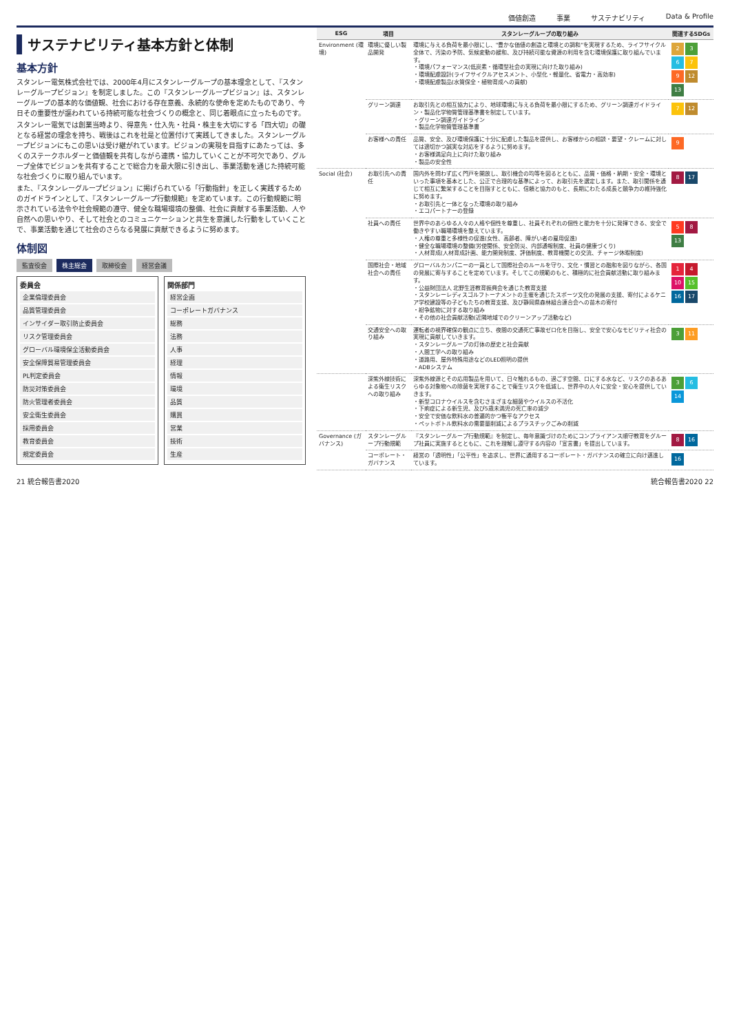価値創造 事業 サステナビリティ Data & Profile
サステナビリティ基本方針と体制
基本方針
スタンレー電気株式会社では、2000年4月にスタンレーグループの基本理念として、『スタンレーグループビジョン』を制定しました。この『スタンレーグループビジョン』は、スタンレーグループの基本的な価値観、社会における存在意義、永続的な使命を定めたものであり、今日その重要性が謳われている持続可能な社会づくりの概念と、同じ着眼点に立ったものです。
スタンレー電気では創業当時より、得意先・仕入先・社員・株主を大切にする「四大切」の礎となる経営の理念を持ち、戦後はこれを社是と位置付けて実践してきました。スタンレーグループビジョンにもこの思いは受け継がれています。ビジョンの実現を目指すにあたっては、多くのステークホルダーと価値観を共有しながら連携・協力していくことが不可欠であり、グループ全体でビジョンを共有することで総合力を最大限に引き出し、事業活動を通じた持続可能な社会づくりに取り組んでいます。
また、『スタンレーグループビジョン』に掲げられている「行動指針」を正しく実践するためのガイドラインとして、『スタンレーグループ行動規範』を定めています。この行動規範に明示されている法令や社会規範の遵守、健全な職場環境の整備、社会に貢献する事業活動、人や自然への思いやり、そして社会とのコミュニケーションと共生を意識した行動をしていくことで、事業活動を通じて社会のさらなる発展に貢献できるように努めます。
体制図
監査役会 株主総会 取締役会 経営会議
委員会
企業倫理委員会
品質管理委員会
インサイダー取引防止委員会
リスク管理委員会
グローバル環境保全活動委員会
安全保障貿易管理委員会
PL判定委員会
防災対策委員会
防火管理者委員会
安全衛生委員会
採用委員会
教育委員会
規定委員会
関係部門
経営企画
コーポレートガバナンス
総務
法務
人事
経理
情報
環境
品質
購買
営業
技術
生産
| ESG | 項目 | スタンレーグループの取り組み | 関連するSDGs |
| --- | --- | --- | --- |
| Environment (環境) | 環境に優しい製品開発 | 環境に与える負荷を最小限にし、"豊かな価値の創造と環境との調和"を実現するため、ライフサイクル全体で、汚染の予防、気候変動の緩和、及び持続可能な資源の利用を含む環境保護に取り組んでいます。 ・環境パフォーマンス(低炭素・循環型社会の実現に向けた取り組み) ・環境配慮設計(ライフサイクルアセスメント、小型化・軽量化、省電力・高効率) ・環境配慮製品(水質保全・植物育成への貢献) | 2 3 6 7 9 12 13 |
| | グリーン調達 | お取引先との相互協力により、地球環境に与える負荷を最小限にするため、グリーン調達ガイドライン・製品化学物質管理基準書を制定しています。 ・グリーン調達ガイドライン ・製品化学物質管理基準書 | 7 12 |
| | お客様への責任 | 品質、安全、及び環境保護に十分に配慮した製品を提供し、お客様からの相談・要望・クレームに対しては適切かつ誠実な対応をするように努めます。 ・お客様満足向上に向けた取り組み ・製品の安全性 | 9 |
| Social (社会) | お取引先への責任 | 国内外を問わず広く門戸を開放し、取引機会の均等を図るとともに、品質・価格・納期・安全・環境といった事項を基本とした、公正で合理的な基準によって、お取引先を選定します。また、取引関係を通じて相互に繁栄することを目指すとともに、信頼と協力のもと、長期にわたる成長と競争力の維持強化に努めます。 ・お取引先と一体となった環境の取り組み ・エコパートナーの登録 | 8 17 |
| | 社員への責任 | 世界中のあらゆる人々の人格や個性を尊重し、社員それぞれの個性と能力を十分に発揮できる、安全で働きやすい職場環境を整えています。 ・人権の尊重と多様性の促進(女性、高齢者、障がい者の雇用促進) ・健全な職場環境の整備(労使関係、安全防災、内部通報制度、社員の健康づくり) ・人材育成(人材育成計画、能力開発制度、評価制度、教育機関との交流、チャージ休暇制度) | 5 8 13 |
| | 国際社会・地域社会への責任 | グローバルカンパニーの一員として国際社会のルールを守り、文化・慣習との融和を図りながら、各国の発展に寄与することを定めています。そしてこの規範のもと、積極的に社会貢献活動に取り組みます。 ・公益財団法人 北野生涯教育振興会を通じた教育支援 ・スタンレーレディスゴルフトーナメントの主催を通じたスポーツ文化の発展の支援、寄付によるケニア学校建設等の子どもたちの教育支援、及び静岡県森林組合連合会への苗木の寄付 ・紛争鉱物に対する取り組み ・その他の社会貢献活動(近隣地域でのクリーンアップ活動など) | 1 4 10 15 16 17 |
| | 交通安全への取り組み | 運転者の視界確保の観点に立ち、夜間の交通死亡事故ゼロ化を目指し、安全で安心なモビリティ社会の実現に貢献していきます。 ・スタンレーグループの灯体の歴史と社会貢献 ・人間工学への取り組み ・道路用、屋外特殊用途などのLED照明の提供 ・ADBシステム | 3 11 |
| | 深紫外線技術による衛生リスクへの取り組み | 深紫外線源とその応用製品を用いて、日々触れるもの、過ごす空間、口にする水など、リスクのあるあらゆる対象物への除菌を実現することで衛生リスクを低減し、世界中の人々に安全・安心を提供していきます。 ・新型コロナウイルスを含むさまざまな細菌やウイルスの不活化 ・下痢症による新生児、及び5歳未満児の死亡率の減少 ・安全で安価な飲料水の普遍的かつ衡平なアクセス ・ペットボトル飲料水の需要量削減によるプラスチックごみの削減 | 3 6 14 |
| Governance (ガバナンス) | スタンレーグループ行動規範 | 『スタンレーグループ行動規範』を制定し、毎年意識づけのためにコンプライアンス順守教育をグループ社員に実施するとともに、これを理解し遵守する内容の「宣言書」を提出しています。 | 8 16 |
| | コーポレート・ガバナンス | 経営の「透明性」「公平性」を追求し、世界に通用するコーポレート・ガバナンスの確立に向け邁進しています。 | 16 |
21 統合報告書2020 統合報告書2020 22